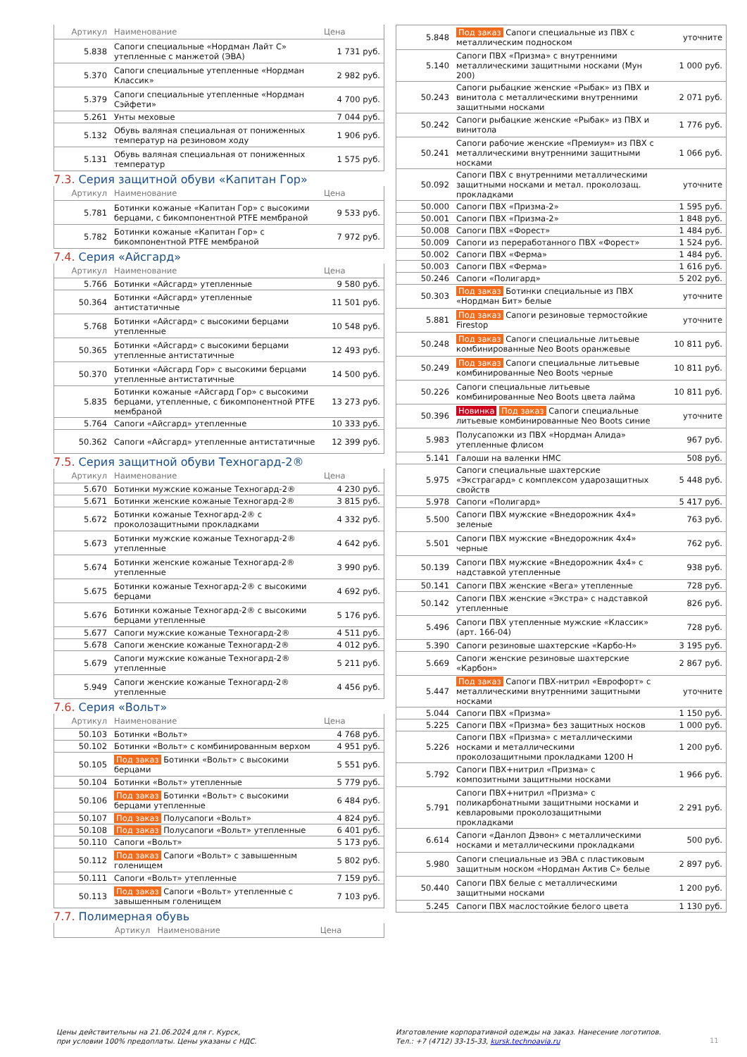| Артикул | Наименование | Цена |
| --- | --- | --- |
| 5.838 | Сапоги специальные «Нордман Лайт С» утепленные с манжетой (ЭВА) | 1 731 руб. |
| 5.370 | Сапоги специальные утепленные «Нордман Классик» | 2 982 руб. |
| 5.379 | Сапоги специальные утепленные «Нордман Сэйфети» | 4 700 руб. |
| 5.261 | Унты меховые | 7 044 руб. |
| 5.132 | Обувь валяная специальная от пониженных температур на резиновом ходу | 1 906 руб. |
| 5.131 | Обувь валяная специальная от пониженных температур | 1 575 руб. |
7.3. Серия защитной обуви «Капитан Гор»
| Артикул | Наименование | Цена |
| --- | --- | --- |
| 5.781 | Ботинки кожаные «Капитан Гор» с высокими берцами, с бикомпонентной PTFE мембраной | 9 533 руб. |
| 5.782 | Ботинки кожаные «Капитан Гор» с бикомпонентной PTFE мембраной | 7 972 руб. |
7.4. Серия «Айсгард»
| Артикул | Наименование | Цена |
| --- | --- | --- |
| 5.766 | Ботинки «Айсгард» утепленные | 9 580 руб. |
| 50.364 | Ботинки «Айсгард» утепленные антистатичные | 11 501 руб. |
| 5.768 | Ботинки «Айсгард» с высокими берцами утепленные | 10 548 руб. |
| 50.365 | Ботинки «Айсгард» с высокими берцами утепленные антистатичные | 12 493 руб. |
| 50.370 | Ботинки «Айсгард Гор» с высокими берцами утепленные антистатичные | 14 500 руб. |
| 5.835 | Ботинки кожаные «Айсгард Гор» с высокими берцами, утепленные, с бикомпонентной PTFE мембраной | 13 273 руб. |
| 5.764 | Сапоги «Айсгард» утепленные | 10 333 руб. |
| 50.362 | Сапоги «Айсгард» утепленные антистатичные | 12 399 руб. |
7.5. Серия защитной обуви Техногард-2®
| Артикул | Наименование | Цена |
| --- | --- | --- |
| 5.670 | Ботинки мужские кожаные Техногард-2® | 4 230 руб. |
| 5.671 | Ботинки женские кожаные Техногард-2® | 3 815 руб. |
| 5.672 | Ботинки кожаные Техногард-2® с проколозащитными прокладками | 4 332 руб. |
| 5.673 | Ботинки мужские кожаные Техногард-2® утепленные | 4 642 руб. |
| 5.674 | Ботинки женские кожаные Техногард-2® утепленные | 3 990 руб. |
| 5.675 | Ботинки кожаные Техногард-2® с высокими берцами | 4 692 руб. |
| 5.676 | Ботинки кожаные Техногард-2® с высокими берцами утепленные | 5 176 руб. |
| 5.677 | Сапоги мужские кожаные Техногард-2® | 4 511 руб. |
| 5.678 | Сапоги женские кожаные Техногард-2® | 4 012 руб. |
| 5.679 | Сапоги мужские кожаные Техногард-2® утепленные | 5 211 руб. |
| 5.949 | Сапоги женские кожаные Техногард-2® утепленные | 4 456 руб. |
7.6. Серия «Вольт»
| Артикул | Наименование | Цена |
| --- | --- | --- |
| 50.103 | Ботинки «Вольт» | 4 768 руб. |
| 50.102 | Ботинки «Вольт» с комбинированным верхом | 4 951 руб. |
| 50.105 | Под заказ Ботинки «Вольт» с высокими берцами | 5 551 руб. |
| 50.104 | Ботинки «Вольт» утепленные | 5 779 руб. |
| 50.106 | Под заказ Ботинки «Вольт» с высокими берцами утепленные | 6 484 руб. |
| 50.107 | Под заказ Полусапоги «Вольт» | 4 824 руб. |
| 50.108 | Под заказ Полусапоги «Вольт» утепленные | 6 401 руб. |
| 50.110 | Сапоги «Вольт» | 5 173 руб. |
| 50.112 | Под заказ Сапоги «Вольт» с завышенным голенищем | 5 802 руб. |
| 50.111 | Сапоги «Вольт» утепленные | 7 159 руб. |
| 50.113 | Под заказ Сапоги «Вольт» утепленные с завышенным голенищем | 7 103 руб. |
7.7. Полимерная обувь
| Артикул | Наименование | Цена |
| --- | --- | --- |
| 5.848 | Под заказ Сапоги специальные из ПВХ с металлическим подноском | уточните |
| 5.140 | Сапоги ПВХ «Призма» с внутренними металлическими защитными носками (Мун 200) | 1 000 руб. |
| 50.243 | Сапоги рыбацкие женские «Рыбак» из ПВХ и винитола с металлическими внутренними защитными носками | 2 071 руб. |
| 50.242 | Сапоги рыбацкие женские «Рыбак» из ПВХ и винитола | 1 776 руб. |
| 50.241 | Сапоги рабочие женские «Премиум» из ПВХ с металлическими внутренними защитными носками | 1 066 руб. |
| 50.092 | Сапоги ПВХ с внутренними металлическими защитными носками и метал. проколозащ. прокладками | уточните |
| 50.000 | Сапоги ПВХ «Призма-2» | 1 595 руб. |
| 50.001 | Сапоги ПВХ «Призма-2» | 1 848 руб. |
| 50.008 | Сапоги ПВХ «Форест» | 1 484 руб. |
| 50.009 | Сапоги из переработанного ПВХ «Форест» | 1 524 руб. |
| 50.002 | Сапоги ПВХ «Ферма» | 1 484 руб. |
| 50.003 | Сапоги ПВХ «Ферма» | 1 616 руб. |
| 50.246 | Сапоги «Полигард» | 5 202 руб. |
| 50.303 | Под заказ Ботинки специальные из ПВХ «Нордман Бит» белые | уточните |
| 5.881 | Под заказ Сапоги резиновые термостойкие Firestop | уточните |
| 50.248 | Под заказ Сапоги специальные литьевые комбинированные Neo Boots оранжевые | 10 811 руб. |
| 50.249 | Под заказ Сапоги специальные литьевые комбинированные Neo Boots черные | 10 811 руб. |
| 50.226 | Сапоги специальные литьевые комбинированные Neo Boots цвета лайма | 10 811 руб. |
| 50.396 | Новинка Под заказ Сапоги специальные литьевые комбинированные Neo Boots синие | уточните |
| 5.983 | Полусапожки из ПВХ «Нордман Алида» утепленные флисом | 967 руб. |
| 5.141 | Галоши на валенки НМС | 508 руб. |
| 5.975 | Сапоги специальные шахтерские «Экстрагард» с комплексом ударозащитных свойств | 5 448 руб. |
| 5.978 | Сапоги «Полигард» | 5 417 руб. |
| 5.500 | Сапоги ПВХ мужские «Внедорожник 4x4» зеленые | 763 руб. |
| 5.501 | Сапоги ПВХ мужские «Внедорожник 4x4» черные | 762 руб. |
| 50.139 | Сапоги ПВХ мужские «Внедорожник 4x4» с надставкой утепленные | 938 руб. |
| 50.141 | Сапоги ПВХ женские «Вега» утепленные | 728 руб. |
| 50.142 | Сапоги ПВХ женские «Экстра» с надставкой утепленные | 826 руб. |
| 5.496 | Сапоги ПВХ утепленные мужские «Классик» (арт. 166-04) | 728 руб. |
| 5.390 | Сапоги резиновые шахтерские «Карбо-Н» | 3 195 руб. |
| 5.669 | Сапоги женские резиновые шахтерские «Карбон» | 2 867 руб. |
| 5.447 | Под заказ Сапоги ПВХ-нитрил «Еврофорт» с металлическими внутренними защитными носками | уточните |
| 5.044 | Сапоги ПВХ «Призма» | 1 150 руб. |
| 5.225 | Сапоги ПВХ «Призма» без защитных носков | 1 000 руб. |
| 5.226 | Сапоги ПВХ «Призма» с металлическими носками и металлическими проколозащитными прокладками 1200 Н | 1 200 руб. |
| 5.792 | Сапоги ПВХ+нитрил «Призма» с композитными защитными носками | 1 966 руб. |
| 5.791 | Сапоги ПВХ+нитрил «Призма» с поликарбонатными защитными носками и кевларовыми проколозащитными прокладками | 2 291 руб. |
| 6.614 | Сапоги «Данлоп Дэвон» с металлическими носками и металлическими прокладками | 500 руб. |
| 5.980 | Сапоги специальные из ЭВА с пластиковым защитным носком «Нордман Актив С» белые | 2 897 руб. |
| 50.440 | Сапоги ПВХ белые с металлическими защитными носками | 1 200 руб. |
| 5.245 | Сапоги ПВХ маслостойкие белого цвета | 1 130 руб. |
Цены действительны на 21.06.2024 для г. Курск,
при условии 100% предоплаты. Цены указаны с НДС.
Изготовление корпоративной одежды на заказ. Нанесение логотипов.
Тел.: +7 (4712) 33-15-33, kursk.technoavia.ru
11